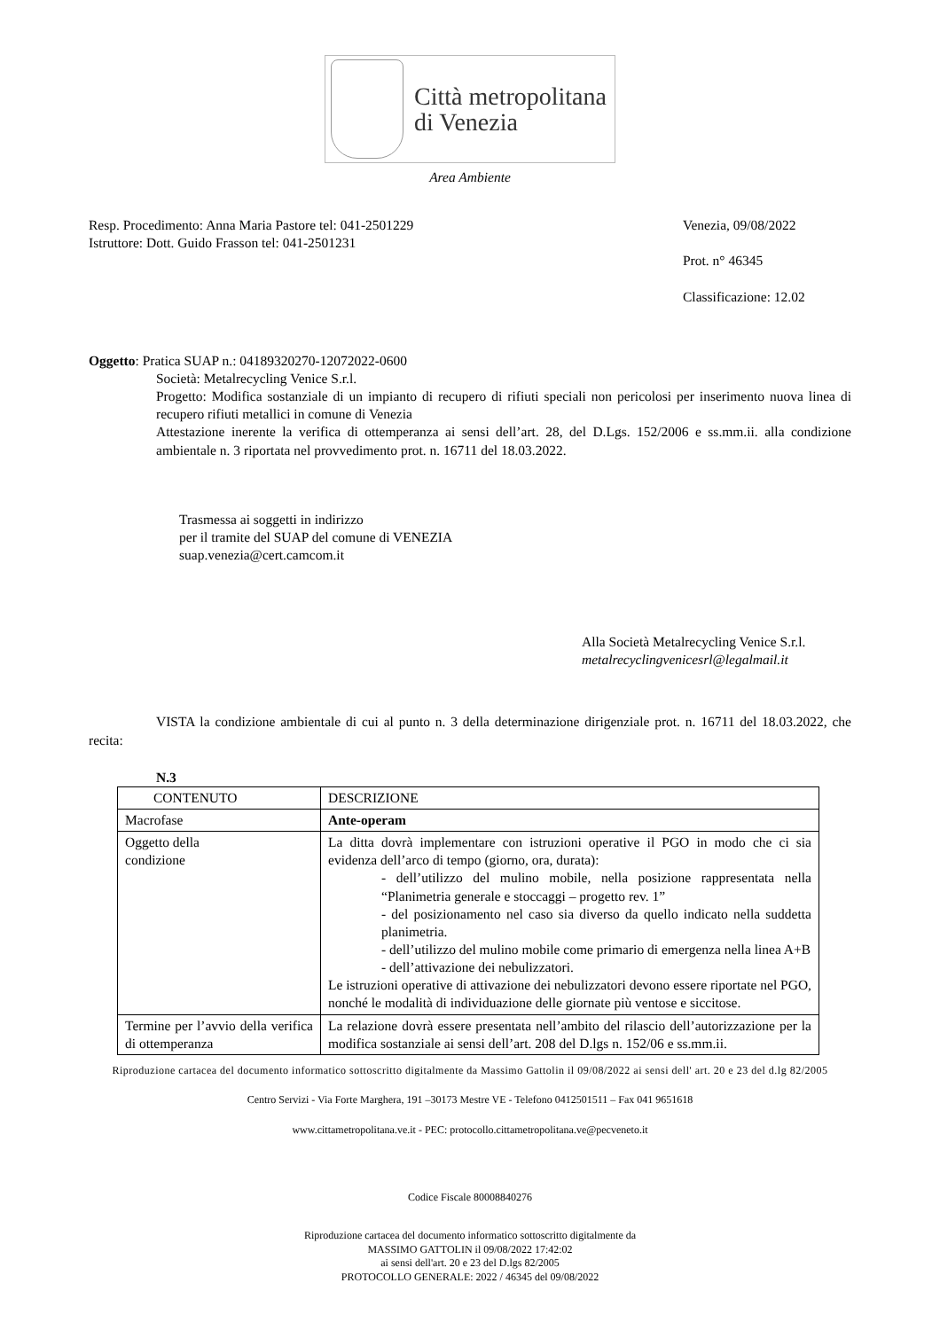Città metropolitana
di Venezia
Area Ambiente
Resp. Procedimento: Anna Maria Pastore tel: 041-2501229
Istruttore: Dott. Guido Frasson tel: 041-2501231
Venezia, 09/08/2022
Prot. n° 46345
Classificazione: 12.02
Oggetto: Pratica SUAP n.: 04189320270-12072022-0600
Società: Metalrecycling Venice S.r.l.
Progetto: Modifica sostanziale di un impianto di recupero di rifiuti speciali non pericolosi per inserimento nuova linea di recupero rifiuti metallici in comune di Venezia
Attestazione inerente la verifica di ottemperanza ai sensi dell’art. 28, del D.Lgs. 152/2006 e ss.mm.ii. alla condizione ambientale n. 3 riportata nel provvedimento prot. n. 16711 del 18.03.2022.
Trasmessa ai soggetti in indirizzo
per il tramite del SUAP del comune di VENEZIA
suap.venezia@cert.camcom.it
Alla Società Metalrecycling Venice S.r.l.
metalrecyclingvenicesrl@legalmail.it
VISTA la condizione ambientale di cui al punto n. 3 della determinazione dirigenziale prot. n. 16711 del 18.03.2022, che recita:
N.3
| CONTENUTO | DESCRIZIONE |
| Macrofase | Ante-operam |
| Oggetto della condizione | La ditta dovrà implementare con istruzioni operative il PGO in modo che ci sia evidenza dell’arco di tempo (giorno, ora, durata): - dell’utilizzo del mulino mobile, nella posizione rappresentata nella “Planimetria generale e stoccaggi – progetto rev. 1” - del posizionamento nel caso sia diverso da quello indicato nella suddetta planimetria. - dell’utilizzo del mulino mobile come primario di emergenza nella linea A+B - dell’attivazione dei nebulizzatori. Le istruzioni operative di attivazione dei nebulizzatori devono essere riportate nel PGO, nonché le modalità di individuazione delle giornate più ventose e siccitose. |
| Termine per l’avvio della verifica di ottemperanza | La relazione dovrà essere presentata nell’ambito del rilascio dell’autorizzazione per la modifica sostanziale ai sensi dell’art. 208 del D.lgs n. 152/06 e ss.mm.ii. |
Riproduzione cartacea del documento informatico sottoscritto digitalmente da Massimo Gattolin il 09/08/2022 ai sensi dell' art. 20 e 23 del d.lg 82/2005
Centro Servizi - Via Forte Marghera, 191 –30173 Mestre VE - Telefono 0412501511 – Fax 041 9651618
www.cittametropolitana.ve.it - PEC: protocollo.cittametropolitana.ve@pecveneto.it
Codice Fiscale 80008840276
Riproduzione cartacea del documento informatico sottoscritto digitalmente da
MASSIMO GATTOLIN il 09/08/2022 17:42:02
ai sensi dell'art. 20 e 23 del D.lgs 82/2005
PROTOCOLLO GENERALE: 2022 / 46345 del 09/08/2022